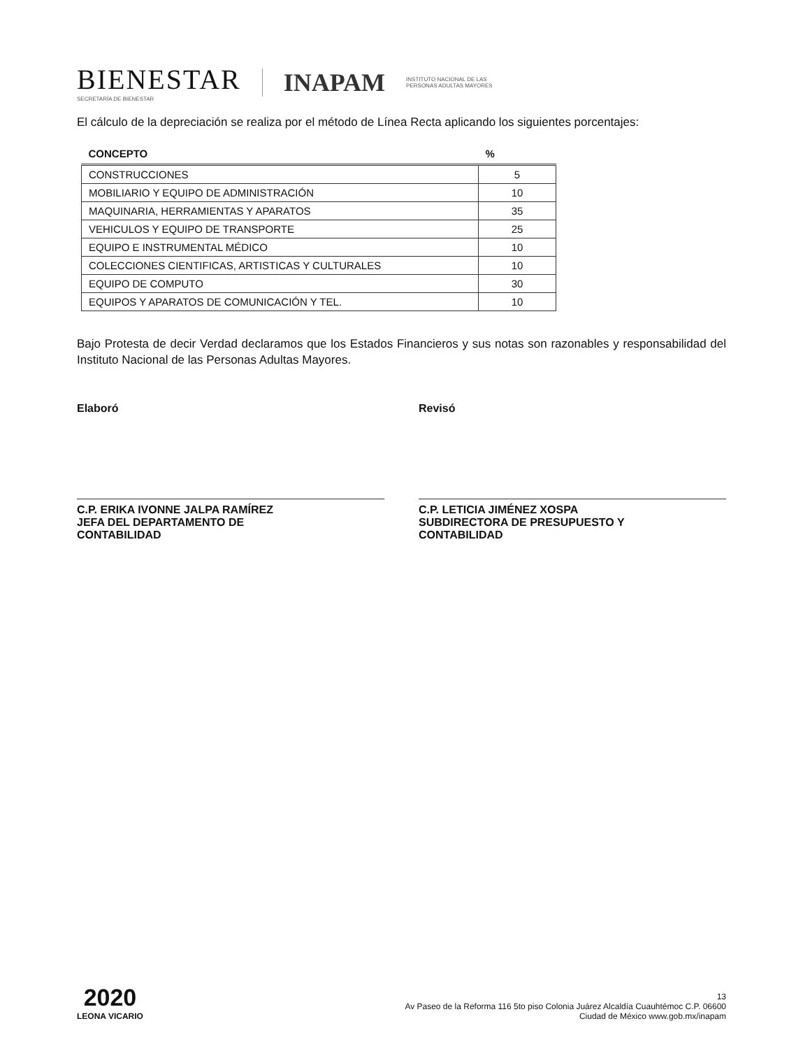BIENESTAR
SECRETARÍA DE BIENESTAR
INAPAM
INSTITUTO NACIONAL DE LAS
PERSONAS ADULTAS MAYORES
El cálculo de la depreciación se realiza por el método de Línea Recta aplicando los siguientes porcentajes:
| CONCEPTO | % |
| --- | --- |
| CONSTRUCCIONES | 5 |
| MOBILIARIO Y EQUIPO DE ADMINISTRACIÓN | 10 |
| MAQUINARIA, HERRAMIENTAS Y APARATOS | 35 |
| VEHICULOS Y EQUIPO DE TRANSPORTE | 25 |
| EQUIPO E INSTRUMENTAL MÉDICO | 10 |
| COLECCIONES CIENTIFICAS, ARTISTICAS Y CULTURALES | 10 |
| EQUIPO DE COMPUTO | 30 |
| EQUIPOS Y APARATOS DE COMUNICACIÓN Y TEL. | 10 |
Bajo Protesta de decir Verdad declaramos que los Estados Financieros y sus notas son razonables y responsabilidad del Instituto Nacional de las Personas Adultas Mayores.
Elaboró
C.P. ERIKA IVONNE JALPA RAMÍREZ
JEFA DEL DEPARTAMENTO DE
CONTABILIDAD
Revisó
C.P. LETICIA JIMÉNEZ XOSPA
SUBDIRECTORA DE PRESUPUESTO Y
CONTABILIDAD
2020
LEONA VICARIO
13
Av Paseo de la Reforma 116 5to piso Colonia Juárez Alcaldía Cuauhtémoc C.P. 06600
Ciudad de México www.gob.mx/inapam